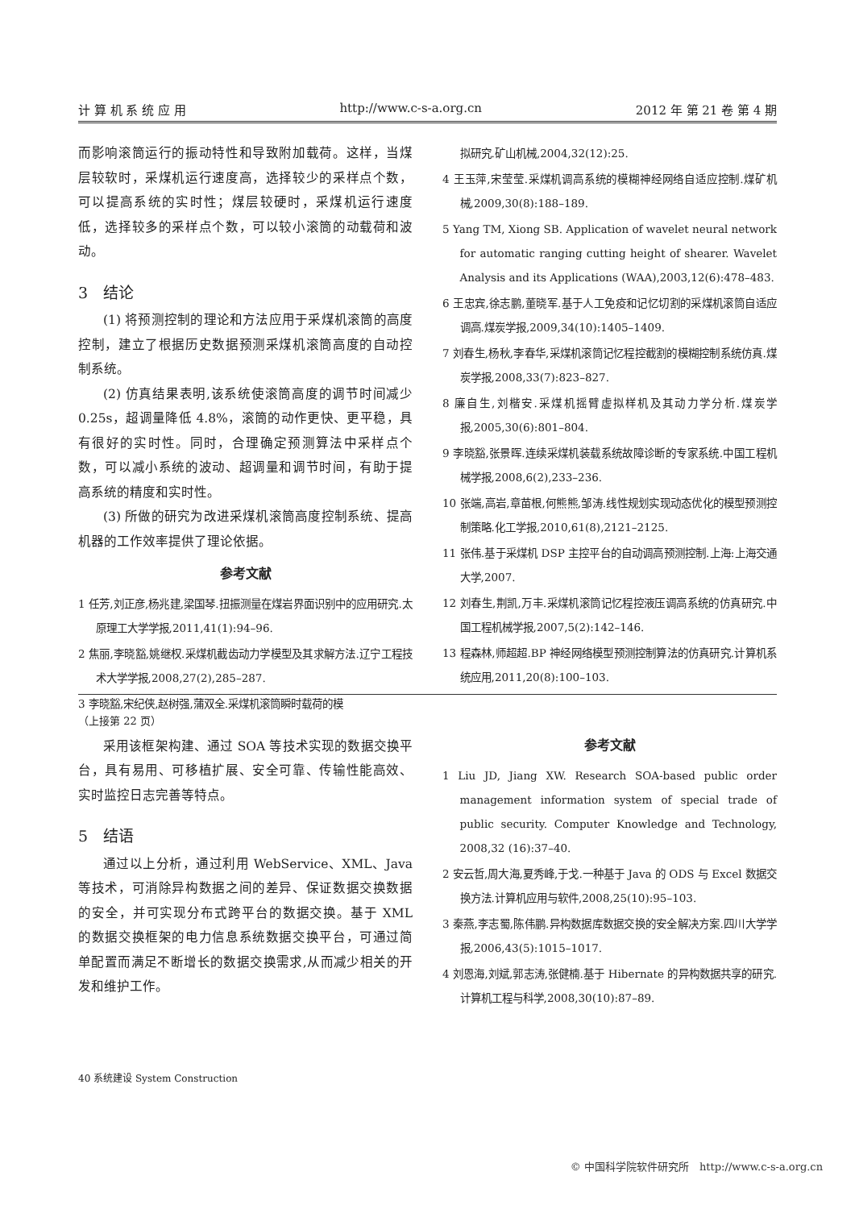计 算 机 系 统 应 用 http://www.c-s-a.org.cn 2012 年 第 21 卷 第 4 期
而影响滚筒运行的振动特性和导致附加载荷。这样，当煤层较软时，采煤机运行速度高，选择较少的采样点个数，可以提高系统的实时性；煤层较硬时，采煤机运行速度低，选择较多的采样点个数，可以较小滚筒的动载荷和波动。
3　结论
(1) 将预测控制的理论和方法应用于采煤机滚筒的高度控制，建立了根据历史数据预测采煤机滚筒高度的自动控制系统。
(2) 仿真结果表明,该系统使滚筒高度的调节时间减少 0.25s，超调量降低 4.8%，滚筒的动作更快、更平稳，具有很好的实时性。同时，合理确定预测算法中采样点个数，可以减小系统的波动、超调量和调节时间，有助于提高系统的精度和实时性。
(3) 所做的研究为改进采煤机滚筒高度控制系统、提高机器的工作效率提供了理论依据。
参考文献
1 任芳,刘正彦,杨兆建,梁国琴.扭振测量在煤岩界面识别中的应用研究.太原理工大学学报,2011,41(1):94–96.
2 焦丽,李晓豁,姚继权.采煤机截齿动力学模型及其求解方法.辽宁工程技术大学学报,2008,27(2),285–287.
3 李晓豁,宋纪侠,赵树强,蒲双全.采煤机滚筒瞬时载荷的模
拟研究.矿山机械,2004,32(12):25.
4 王玉萍,宋莹莹.采煤机调高系统的模糊神经网络自适应控制.煤矿机械,2009,30(8):188–189.
5 Yang TM, Xiong SB. Application of wavelet neural network for automatic ranging cutting height of shearer. Wavelet Analysis and its Applications (WAA),2003,12(6):478–483.
6 王忠宾,徐志鹏,董晓军.基于人工免疫和记忆切割的采煤机滚筒自适应调高.煤炭学报,2009,34(10):1405–1409.
7 刘春生,杨秋,李春华,采煤机滚筒记忆程控截割的模糊控制系统仿真.煤炭学报,2008,33(7):823–827.
8 廉自生,刘楷安.采煤机摇臂虚拟样机及其动力学分析.煤炭学报,2005,30(6):801–804.
9 李晓豁,张景晖.连续采煤机装载系统故障诊断的专家系统.中国工程机械学报,2008,6(2),233–236.
10 张端,高岩,章苗根,何熊熊,邹涛.线性规划实现动态优化的模型预测控制策略.化工学报,2010,61(8),2121–2125.
11 张伟.基于采煤机 DSP 主控平台的自动调高预测控制.上海:上海交通大学,2007.
12 刘春生,荆凯,万丰.采煤机滚筒记忆程控液压调高系统的仿真研究.中国工程机械学报,2007,5(2):142–146.
13 程森林,师超超.BP 神经网络模型预测控制算法的仿真研究.计算机系统应用,2011,20(8):100–103.
（上接第 22 页）
采用该框架构建、通过 SOA 等技术实现的数据交换平台，具有易用、可移植扩展、安全可靠、传输性能高效、实时监控日志完善等特点。
5　结语
通过以上分析，通过利用 WebService、XML、Java 等技术，可消除异构数据之间的差异、保证数据交换数据的安全，并可实现分布式跨平台的数据交换。基于 XML 的数据交换框架的电力信息系统数据交换平台，可通过简单配置而满足不断增长的数据交换需求,从而减少相关的开发和维护工作。
参考文献
1 Liu JD, Jiang XW. Research SOA-based public order management information system of special trade of public security. Computer Knowledge and Technology, 2008,32 (16):37–40.
2 安云哲,周大海,夏秀峰,于戈.一种基于 Java 的 ODS 与 Excel 数据交换方法.计算机应用与软件,2008,25(10):95–103.
3 秦燕,李志蜀,陈伟鹏.异构数据库数据交换的安全解决方案.四川大学学报,2006,43(5):1015–1017.
4 刘恩海,刘斌,郭志涛,张健楠.基于 Hibernate 的异构数据共享的研究.计算机工程与科学,2008,30(10):87–89.
40 系统建设 System Construction
© 中国科学院软件研究所　http://www.c-s-a.org.cn